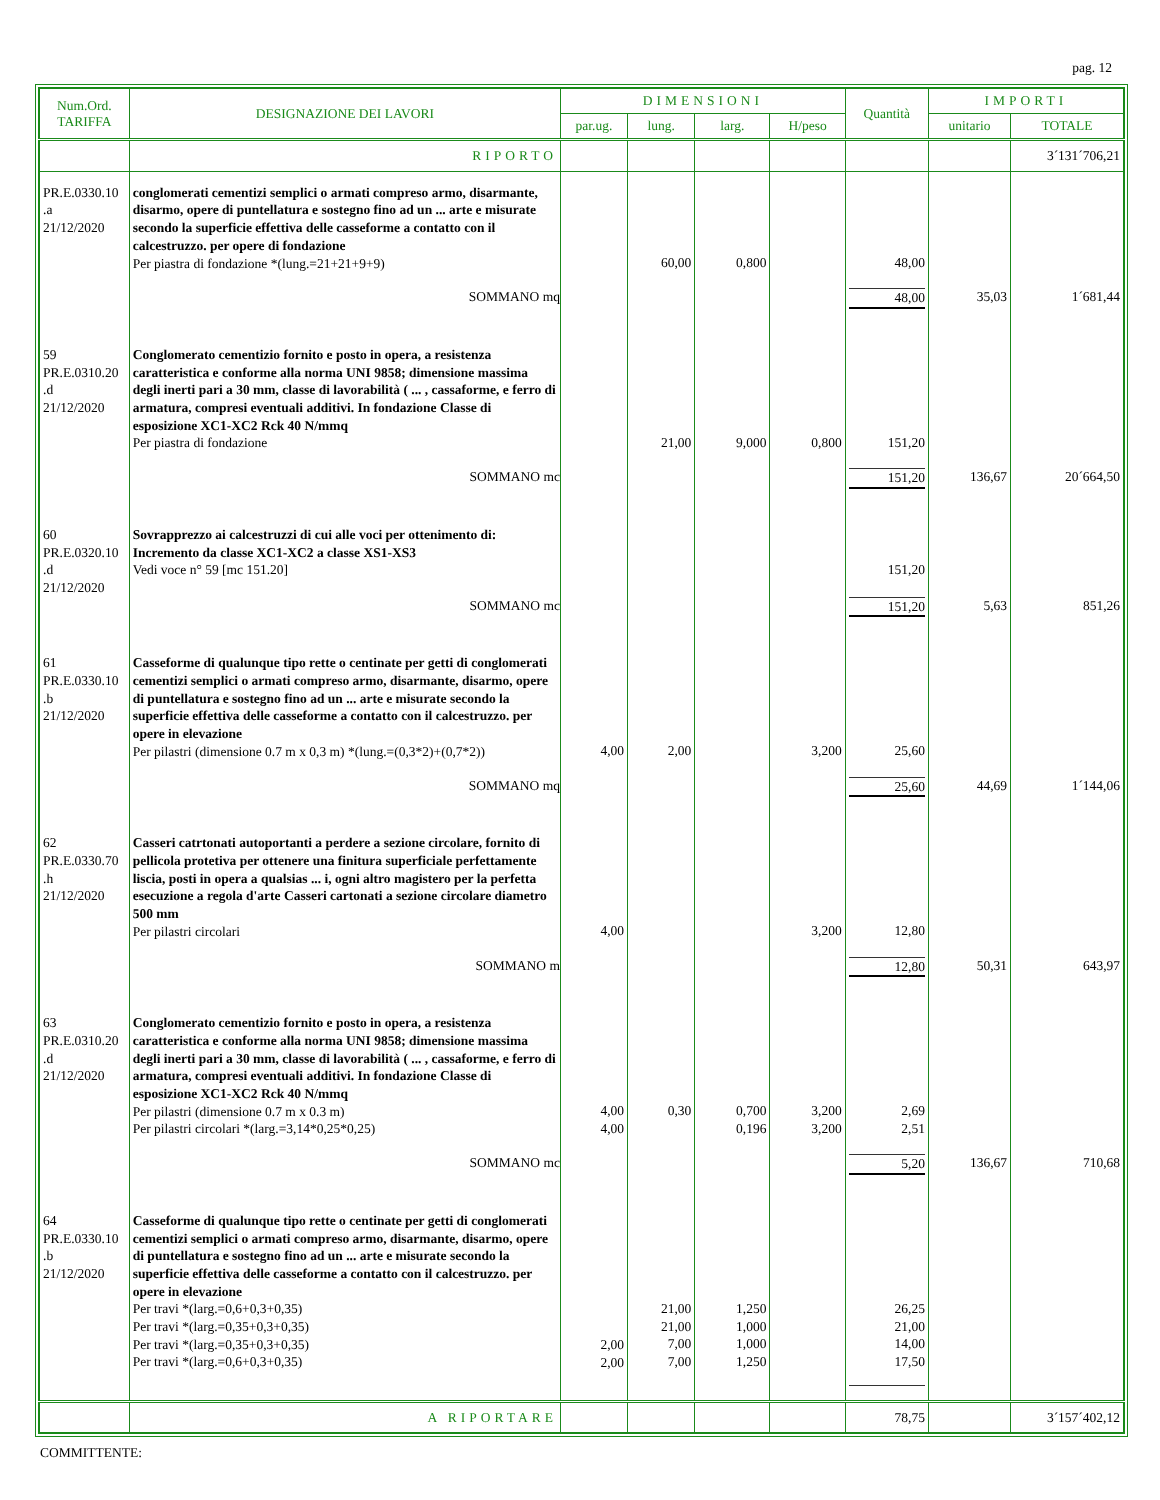pag. 12
| Num.Ord. TARIFFA | DESIGNAZIONE DEI LAVORI | DIMENSIONI | | | | Quantità | IMPORTI | |
| --- | --- | --- | --- | --- | --- | --- | --- | --- |
| | | par.ug. | lung. | larg. | H/peso | | unitario | TOTALE |
| | RIPORTO | | | | | | | 3´131´706,21 |
| PR.E.0330.10 .a 21/12/2020 | conglomerati cementizi semplici o armati compreso armo, disarmante, disarmo, opere di puntellatura e sostegno fino ad un ... arte e misurate secondo la superficie effettiva delle casseforme a contatto con il calcestruzzo. per opere di fondazione Per piastra di fondazione *(lung.=21+21+9+9) | | 60,00 | 0,800 | | 48,00 | | |
| | SOMMANO mq | | | | | 48,00 | 35,03 | 1´681,44 |
| 59 PR.E.0310.20 .d 21/12/2020 | Conglomerato cementizio fornito e posto in opera, a resistenza caratteristica e conforme alla norma UNI 9858; dimensione massima degli inerti pari a 30 mm, classe di lavorabilità ( ... , cassaforme, e ferro di armatura, compresi eventuali additivi. In fondazione Classe di esposizione XC1-XC2 Rck 40 N/mmq Per piastra di fondazione | | 21,00 | 9,000 | 0,800 | 151,20 | | |
| | SOMMANO mc | | | | | 151,20 | 136,67 | 20´664,50 |
| 60 PR.E.0320.10 .d 21/12/2020 | Sovrapprezzo ai calcestruzzi di cui alle voci per ottenimento di: Incremento da classe XC1-XC2 a classe XS1-XS3 Vedi voce n° 59 [mc 151.20] | | | | | 151,20 | | |
| | SOMMANO mc | | | | | 151,20 | 5,63 | 851,26 |
| 61 PR.E.0330.10 .b 21/12/2020 | Casseforme di qualunque tipo rette o centinate per getti di conglomerati cementizi semplici o armati compreso armo, disarmante, disarmo, opere di puntellatura e sostegno fino ad un ... arte e misurate secondo la superficie effettiva delle casseforme a contatto con il calcestruzzo. per opere in elevazione Per pilastri (dimensione 0.7 m x 0,3 m) *(lung.=(0,3*2)+(0,7*2)) | 4,00 | 2,00 | | 3,200 | 25,60 | | |
| | SOMMANO mq | | | | | 25,60 | 44,69 | 1´144,06 |
| 62 PR.E.0330.70 .h 21/12/2020 | Casseri catrtonati autoportanti a perdere a sezione circolare, fornito di pellicola protetiva per ottenere una finitura superficiale perfettamente liscia, posti in opera a qualsias ... i, ogni altro magistero per la perfetta esecuzione a regola d'arte Casseri cartonati a sezione circolare diametro 500 mm Per pilastri circolari | 4,00 | | | 3,200 | 12,80 | | |
| | SOMMANO m | | | | | 12,80 | 50,31 | 643,97 |
| 63 PR.E.0310.20 .d 21/12/2020 | Conglomerato cementizio fornito e posto in opera, a resistenza caratteristica e conforme alla norma UNI 9858; dimensione massima degli inerti pari a 30 mm, classe di lavorabilità ( ... , cassaforme, e ferro di armatura, compresi eventuali additivi. In fondazione Classe di esposizione XC1-XC2 Rck 40 N/mmq Per pilastri (dimensione 0.7 m x 0.3 m) Per pilastri circolari *(larg.=3,14*0,25*0,25) | 4,00 4,00 | 0,30 | 0,700 0,196 | 3,200 3,200 | 2,69 2,51 | | |
| | SOMMANO mc | | | | | 5,20 | 136,67 | 710,68 |
| 64 PR.E.0330.10 .b 21/12/2020 | Casseforme di qualunque tipo rette o centinate per getti di conglomerati cementizi semplici o armati compreso armo, disarmante, disarmo, opere di puntellatura e sostegno fino ad un ... arte e misurate secondo la superficie effettiva delle casseforme a contatto con il calcestruzzo. per opere in elevazione Per travi *(larg.=0,6+0,3+0,35) Per travi *(larg.=0,35+0,3+0,35) Per travi *(larg.=0,35+0,3+0,35) Per travi *(larg.=0,6+0,3+0,35) | 2,00 2,00 | 21,00 21,00 7,00 7,00 | 1,250 1,000 1,000 1,250 | | 26,25 21,00 14,00 17,50 | | |
| | A RIPORTARE | | | | | 78,75 | | 3´157´402,12 |
COMMITTENTE: